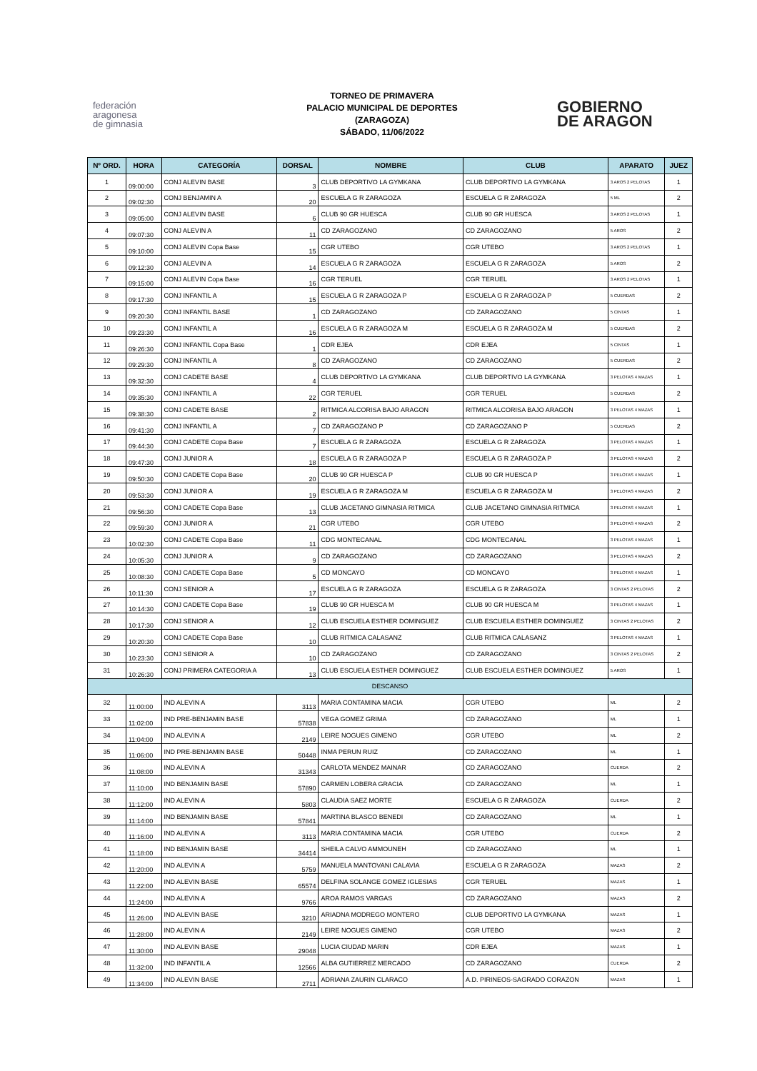federación
aragonesa
de gimnasia
TORNEO DE PRIMAVERA
PALACIO MUNICIPAL DE DEPORTES
(ZARAGOZA)
SÁBADO, 11/06/2022
GOBIERNO
DE ARAGON
| Nº ORD. | HORA | CATEGORÍA | DORSAL | NOMBRE | CLUB | APARATO | JUEZ |
| --- | --- | --- | --- | --- | --- | --- | --- |
| 1 | 09:00:00 | CONJ ALEVIN BASE | 3 | CLUB DEPORTIVO LA GYMKANA | CLUB DEPORTIVO LA GYMKANA | 3 AROS 2 PELOTAS | 1 |
| 2 | 09:02:30 | CONJ BENJAMIN A | 20 | ESCUELA G R ZARAGOZA | ESCUELA G R ZARAGOZA | 5 ML | 2 |
| 3 | 09:05:00 | CONJ ALEVIN BASE | 6 | CLUB 90 GR HUESCA | CLUB 90 GR HUESCA | 3 AROS 2 PELOTAS | 1 |
| 4 | 09:07:30 | CONJ ALEVIN A | 11 | CD ZARAGOZANO | CD ZARAGOZANO | 5 AROS | 2 |
| 5 | 09:10:00 | CONJ ALEVIN Copa Base | 15 | CGR UTEBO | CGR UTEBO | 3 AROS 2 PELOTAS | 1 |
| 6 | 09:12:30 | CONJ ALEVIN A | 14 | ESCUELA G R ZARAGOZA | ESCUELA G R ZARAGOZA | 5 AROS | 2 |
| 7 | 09:15:00 | CONJ ALEVIN Copa Base | 16 | CGR TERUEL | CGR TERUEL | 3 AROS 2 PELOTAS | 1 |
| 8 | 09:17:30 | CONJ INFANTIL A | 15 | ESCUELA G R ZARAGOZA P | ESCUELA G R ZARAGOZA P | 5 CUERDAS | 2 |
| 9 | 09:20:30 | CONJ INFANTIL BASE | 1 | CD ZARAGOZANO | CD ZARAGOZANO | 5 CINTAS | 1 |
| 10 | 09:23:30 | CONJ INFANTIL A | 16 | ESCUELA G R ZARAGOZA M | ESCUELA G R ZARAGOZA M | 5 CUERDAS | 2 |
| 11 | 09:26:30 | CONJ INFANTIL Copa Base | 1 | CDR EJEA | CDR EJEA | 5 CINTAS | 1 |
| 12 | 09:29:30 | CONJ INFANTIL A | 8 | CD ZARAGOZANO | CD ZARAGOZANO | 5 CUERDAS | 2 |
| 13 | 09:32:30 | CONJ CADETE BASE | 4 | CLUB DEPORTIVO LA GYMKANA | CLUB DEPORTIVO LA GYMKANA | 3 PELOTAS 4 MAZAS | 1 |
| 14 | 09:35:30 | CONJ INFANTIL A | 22 | CGR TERUEL | CGR TERUEL | 5 CUERDAS | 2 |
| 15 | 09:38:30 | CONJ CADETE BASE | 2 | RITMICA ALCORISA BAJO ARAGON | RITMICA ALCORISA BAJO ARAGON | 3 PELOTAS 4 MAZAS | 1 |
| 16 | 09:41:30 | CONJ INFANTIL A | 7 | CD ZARAGOZANO P | CD ZARAGOZANO P | 5 CUERDAS | 2 |
| 17 | 09:44:30 | CONJ CADETE Copa Base | 7 | ESCUELA G R ZARAGOZA | ESCUELA G R ZARAGOZA | 3 PELOTAS 4 MAZAS | 1 |
| 18 | 09:47:30 | CONJ JUNIOR A | 18 | ESCUELA G R ZARAGOZA P | ESCUELA G R ZARAGOZA P | 3 PELOTAS 4 MAZAS | 2 |
| 19 | 09:50:30 | CONJ CADETE Copa Base | 20 | CLUB 90 GR HUESCA P | CLUB 90 GR HUESCA P | 3 PELOTAS 4 MAZAS | 1 |
| 20 | 09:53:30 | CONJ JUNIOR A | 19 | ESCUELA G R ZARAGOZA M | ESCUELA G R ZARAGOZA M | 3 PELOTAS 4 MAZAS | 2 |
| 21 | 09:56:30 | CONJ CADETE Copa Base | 13 | CLUB JACETANO GIMNASIA RITMICA | CLUB JACETANO GIMNASIA RITMICA | 3 PELOTAS 4 MAZAS | 1 |
| 22 | 09:59:30 | CONJ JUNIOR A | 21 | CGR UTEBO | CGR UTEBO | 3 PELOTAS 4 MAZAS | 2 |
| 23 | 10:02:30 | CONJ CADETE Copa Base | 11 | CDG MONTECANAL | CDG MONTECANAL | 3 PELOTAS 4 MAZAS | 1 |
| 24 | 10:05:30 | CONJ JUNIOR A | 9 | CD ZARAGOZANO | CD ZARAGOZANO | 3 PELOTAS 4 MAZAS | 2 |
| 25 | 10:08:30 | CONJ CADETE Copa Base | 5 | CD MONCAYO | CD MONCAYO | 3 PELOTAS 4 MAZAS | 1 |
| 26 | 10:11:30 | CONJ SENIOR A | 17 | ESCUELA G R ZARAGOZA | ESCUELA G R ZARAGOZA | 3 CINTAS 2 PELOTAS | 2 |
| 27 | 10:14:30 | CONJ CADETE Copa Base | 19 | CLUB 90 GR HUESCA M | CLUB 90 GR HUESCA M | 3 PELOTAS 4 MAZAS | 1 |
| 28 | 10:17:30 | CONJ SENIOR A | 12 | CLUB ESCUELA ESTHER DOMINGUEZ | CLUB ESCUELA ESTHER DOMINGUEZ | 3 CINTAS 2 PELOTAS | 2 |
| 29 | 10:20:30 | CONJ CADETE Copa Base | 10 | CLUB RITMICA CALASANZ | CLUB RITMICA CALASANZ | 3 PELOTAS 4 MAZAS | 1 |
| 30 | 10:23:30 | CONJ SENIOR A | 10 | CD ZARAGOZANO | CD ZARAGOZANO | 3 CINTAS 2 PELOTAS | 2 |
| 31 | 10:26:30 | CONJ PRIMERA CATEGORIA A | 13 | CLUB ESCUELA ESTHER DOMINGUEZ | CLUB ESCUELA ESTHER DOMINGUEZ | 5 AROS | 1 |
| DESCANSO | | | | | | | |
| 32 | 11:00:00 | IND ALEVIN A | 3113 | MARIA CONTAMINA MACIA | CGR UTEBO | ML | 2 |
| 33 | 11:02:00 | IND PRE-BENJAMIN BASE | 57838 | VEGA GOMEZ GRIMA | CD ZARAGOZANO | ML | 1 |
| 34 | 11:04:00 | IND ALEVIN A | 2149 | LEIRE NOGUES GIMENO | CGR UTEBO | ML | 2 |
| 35 | 11:06:00 | IND PRE-BENJAMIN BASE | 50448 | INMA PERUN RUIZ | CD ZARAGOZANO | ML | 1 |
| 36 | 11:08:00 | IND ALEVIN A | 31343 | CARLOTA MENDEZ MAINAR | CD ZARAGOZANO | CUERDA | 2 |
| 37 | 11:10:00 | IND BENJAMIN BASE | 57890 | CARMEN LOBERA GRACIA | CD ZARAGOZANO | ML | 1 |
| 38 | 11:12:00 | IND ALEVIN A | 5803 | CLAUDIA SAEZ MORTE | ESCUELA G R ZARAGOZA | CUERDA | 2 |
| 39 | 11:14:00 | IND BENJAMIN BASE | 57841 | MARTINA BLASCO BENEDI | CD ZARAGOZANO | ML | 1 |
| 40 | 11:16:00 | IND ALEVIN A | 3113 | MARIA CONTAMINA MACIA | CGR UTEBO | CUERDA | 2 |
| 41 | 11:18:00 | IND BENJAMIN BASE | 34414 | SHEILA CALVO AMMOUNEH | CD ZARAGOZANO | ML | 1 |
| 42 | 11:20:00 | IND ALEVIN A | 5759 | MANUELA MANTOVANI CALAVIA | ESCUELA G R ZARAGOZA | MAZAS | 2 |
| 43 | 11:22:00 | IND ALEVIN BASE | 65574 | DELFINA SOLANGE GOMEZ IGLESIAS | CGR TERUEL | MAZAS | 1 |
| 44 | 11:24:00 | IND ALEVIN A | 9766 | AROA RAMOS VARGAS | CD ZARAGOZANO | MAZAS | 2 |
| 45 | 11:26:00 | IND ALEVIN BASE | 3210 | ARIADNA MODREGO MONTERO | CLUB DEPORTIVO LA GYMKANA | MAZAS | 1 |
| 46 | 11:28:00 | IND ALEVIN A | 2149 | LEIRE NOGUES GIMENO | CGR UTEBO | MAZAS | 2 |
| 47 | 11:30:00 | IND ALEVIN BASE | 29048 | LUCIA CIUDAD MARIN | CDR EJEA | MAZAS | 1 |
| 48 | 11:32:00 | IND INFANTIL A | 12566 | ALBA GUTIERREZ MERCADO | CD ZARAGOZANO | CUERDA | 2 |
| 49 | 11:34:00 | IND ALEVIN BASE | 2711 | ADRIANA ZAURIN CLARACO | A.D. PIRINEOS-SAGRADO CORAZON | MAZAS | 1 |